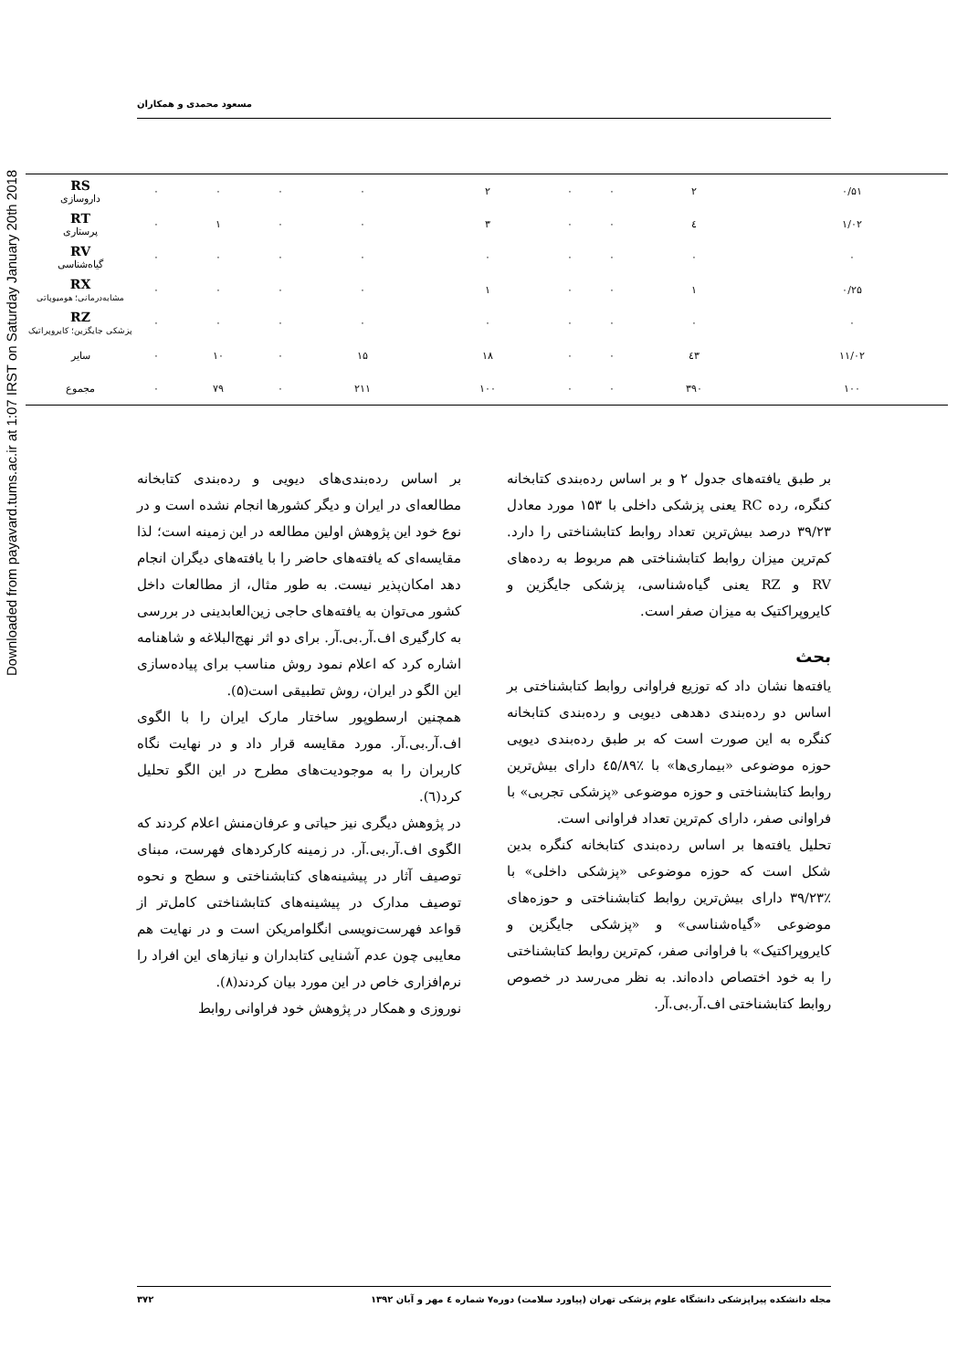Downloaded from payavard.tums.ac.ir at 1:07 IRST on Saturday January 20th 2018
مسعود محمدی و همکاران
| RS داروسازی | ۰ | ۰ | ۰ | ۰ | ۲ | ۰ | ۰ | ۲ | ۰/۵۱ |
| RT پرستاری | ۰ | ۱ | ۰ | ۰ | ۳ | ۰ | ۰ | ٤ | ۱/۰۲ |
| RV گیاه‌شناسی | ۰ | ۰ | ۰ | ۰ | ۰ | ۰ | ۰ | ۰ | ۰ |
| RX مشابه‌درمانی؛ هومیوپاتی | ۰ | ۰ | ۰ | ۰ | ۱ | ۰ | ۰ | ۱ | ۰/۲۵ |
| RZ پزشکی جایگزین؛ کایروپراتیک | ۰ | ۰ | ۰ | ۰ | ۰ | ۰ | ۰ | ۰ | ۰ |
| سایر | ۰ | ۱۰ | ۰ | ۱۵ | ۱۸ | ۰ | ۰ | ٤۳ | ۱۱/۰۲ |
| مجموع | ۰ | ۷۹ | ۰ | ۲۱۱ | ۱۰۰ | ۰ | ۰ | ۳۹۰ | ۱۰۰ |
بر طبق یافته‌های جدول ۲ و بر اساس رده‌بندی کتابخانه کنگره، رده RC یعنی پزشکی داخلی با ۱۵۳ مورد معادل ۳۹/۲۳ درصد بیش‌ترین تعداد روابط کتابشناختی را دارد. کم‌ترین میزان روابط کتابشناختی هم مربوط به رده‌های RV و RZ یعنی گیاه‌شناسی، پزشکی جایگزین و کایروپراکتیک به میزان صفر است.
بحث
یافته‌ها نشان داد که توزیع فراوانی روابط کتابشناختی بر اساس دو رده‌بندی دهدهی دیویی و رده‌بندی کتابخانه کنگره به این صورت است که بر طبق رده‌بندی دیویی حوزه موضوعی «بیماری‌ها» با ٪٤۵/۸۹ دارای بیش‌ترین روابط کتابشناختی و حوزه موضوعی «پزشکی تجربی» با فراوانی صفر، دارای کم‌ترین تعداد فراوانی است.
تحلیل یافته‌ها بر اساس رده‌بندی کتابخانه کنگره بدین شکل است که حوزه موضوعی «پزشکی داخلی» با ٪۳۹/۲۳ دارای بیش‌ترین روابط کتابشناختی و حوزه‌های موضوعی «گیاه‌شناسی» و «پزشکی جایگزین و کایروپراکتیک» با فراوانی صفر، کم‌ترین روابط کتابشناختی را به خود اختصاص داده‌اند. به نظر می‌رسد در خصوص روابط کتابشناختی اف.آر.بی.آر.
بر اساس رده‌بندی‌های دیویی و رده‌بندی کتابخانه مطالعه‌ای در ایران و دیگر کشورها انجام نشده است و در نوع خود این پژوهش اولین مطالعه در این زمینه است؛ لذا مقایسه‌ای که یافته‌های حاضر را با یافته‌های دیگران انجام دهد امکان‌پذیر نیست. به طور مثال، از مطالعات داخل کشور می‌توان به یافته‌های حاجی زین‌العابدینی در بررسی به کارگیری اف.آر.بی.آر. برای دو اثر نهج‌البلاغه و شاهنامه اشاره کرد که اعلام نمود روش مناسب برای پیاده‌سازی این الگو در ایران، روش تطبیقی است(۵).
همچنین ارسطوپور ساختار مارک ایران را با الگوی اف.آر.بی.آر. مورد مقایسه قرار داد و در نهایت نگاه کاربران را به موجودیت‌های مطرح در این الگو تحلیل کرد(٦).
در پژوهش دیگری نیز حیاتی و عرفان‌منش اعلام کردند که الگوی اف.آر.بی.آر. در زمینه کارکردهای فهرست، مبنای توصیف آثار در پیشینه‌های کتابشناختی و سطح و نحوه توصیف مدارک در پیشینه‌های کتابشناختی کامل‌تر از قواعد فهرست‌نویسی انگلوامریکن است و در نهایت هم معایبی چون عدم آشنایی کتابداران و نیازهای این افراد را نرم‌افزاری خاص در این مورد بیان کردند(۸).
نوروزی و همکار در پژوهش خود فراوانی روابط
مجله دانشکده پیراپزشکی دانشگاه علوم پزشکی تهران (پیاورد سلامت) دوره۷ شماره ٤ مهر و آبان ۱۳۹۲ ۳۷۲